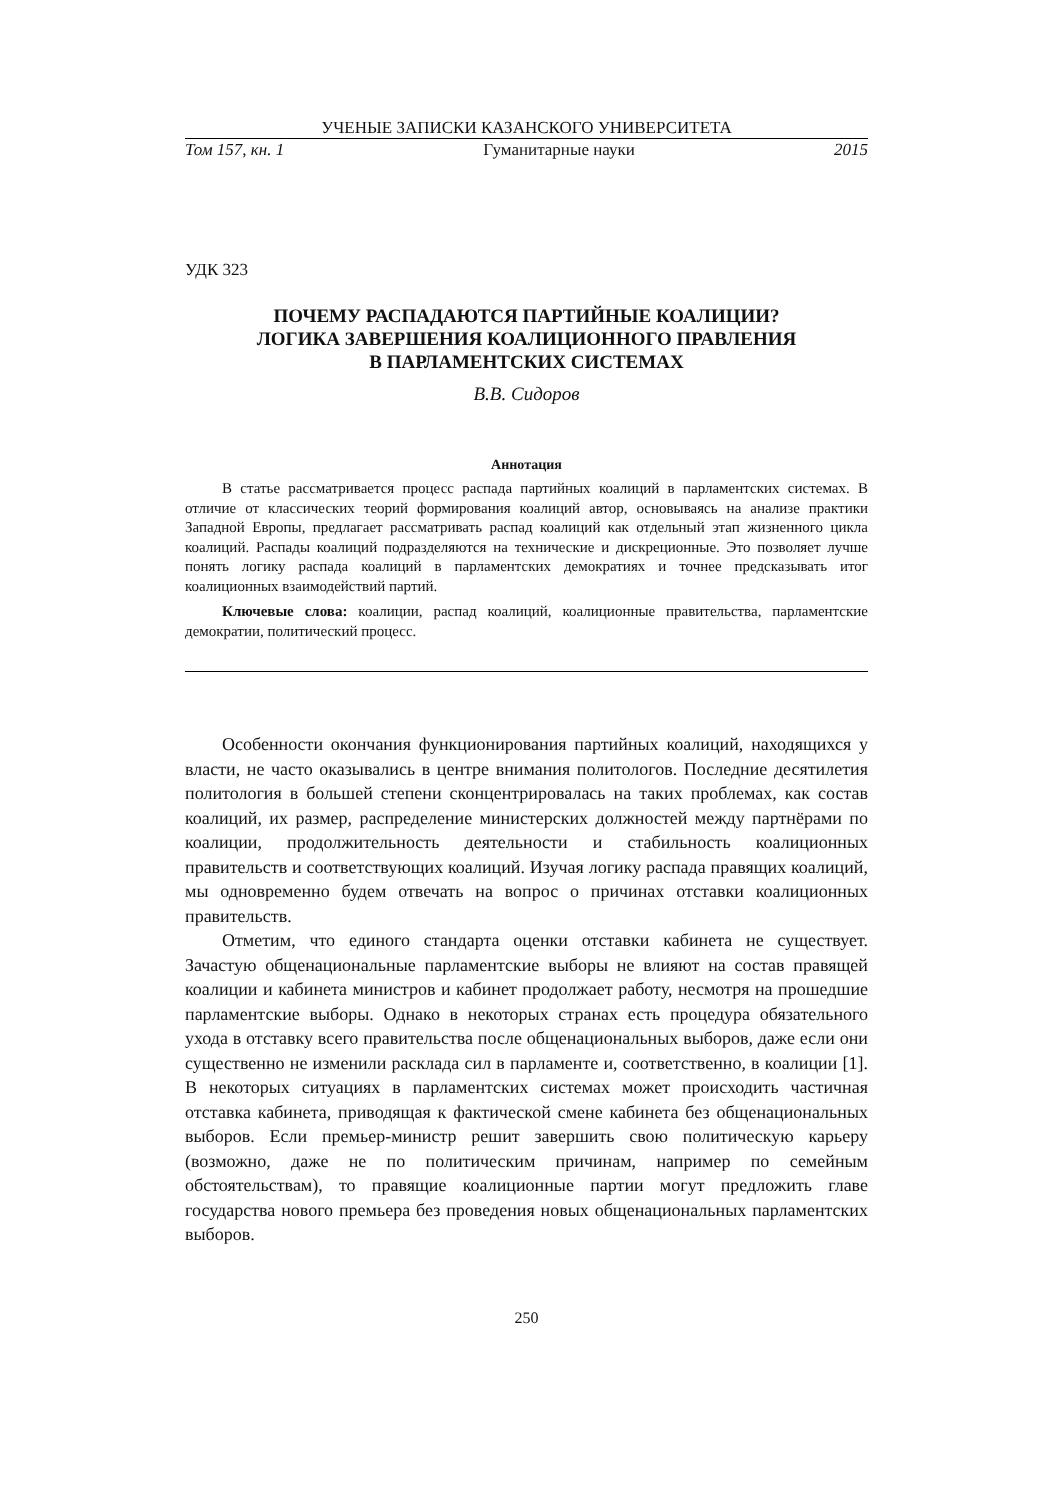УЧЕНЫЕ ЗАПИСКИ КАЗАНСКОГО УНИВЕРСИТЕТА
Том 157, кн. 1 Гуманитарные науки 2015
УДК 323
ПОЧЕМУ РАСПАДАЮТСЯ ПАРТИЙНЫЕ КОАЛИЦИИ?
ЛОГИКА ЗАВЕРШЕНИЯ КОАЛИЦИОННОГО ПРАВЛЕНИЯ
В ПАРЛАМЕНТСКИХ СИСТЕМАХ
В.В. Сидоров
Аннотация
В статье рассматривается процесс распада партийных коалиций в парламентских системах. В отличие от классических теорий формирования коалиций автор, основываясь на анализе практики Западной Европы, предлагает рассматривать распад коалиций как отдельный этап жизненного цикла коалиций. Распады коалиций подразделяются на технические и дискреционные. Это позволяет лучше понять логику распада коалиций в парламентских демократиях и точнее предсказывать итог коалиционных взаимодействий партий.
Ключевые слова: коалиции, распад коалиций, коалиционные правительства, парламентские демократии, политический процесс.
Особенности окончания функционирования партийных коалиций, находящихся у власти, не часто оказывались в центре внимания политологов. Последние десятилетия политология в большей степени сконцентрировалась на таких проблемах, как состав коалиций, их размер, распределение министерских должностей между партнёрами по коалиции, продолжительность деятельности и стабильность коалиционных правительств и соответствующих коалиций. Изучая логику распада правящих коалиций, мы одновременно будем отвечать на вопрос о причинах отставки коалиционных правительств.
Отметим, что единого стандарта оценки отставки кабинета не существует. Зачастую общенациональные парламентские выборы не влияют на состав правящей коалиции и кабинета министров и кабинет продолжает работу, несмотря на прошедшие парламентские выборы. Однако в некоторых странах есть процедура обязательного ухода в отставку всего правительства после общенациональных выборов, даже если они существенно не изменили расклада сил в парламенте и, соответственно, в коалиции [1]. В некоторых ситуациях в парламентских системах может происходить частичная отставка кабинета, приводящая к фактической смене кабинета без общенациональных выборов. Если премьер-министр решит завершить свою политическую карьеру (возможно, даже не по политическим причинам, например по семейным обстоятельствам), то правящие коалиционные партии могут предложить главе государства нового премьера без проведения новых общенациональных парламентских выборов.
250